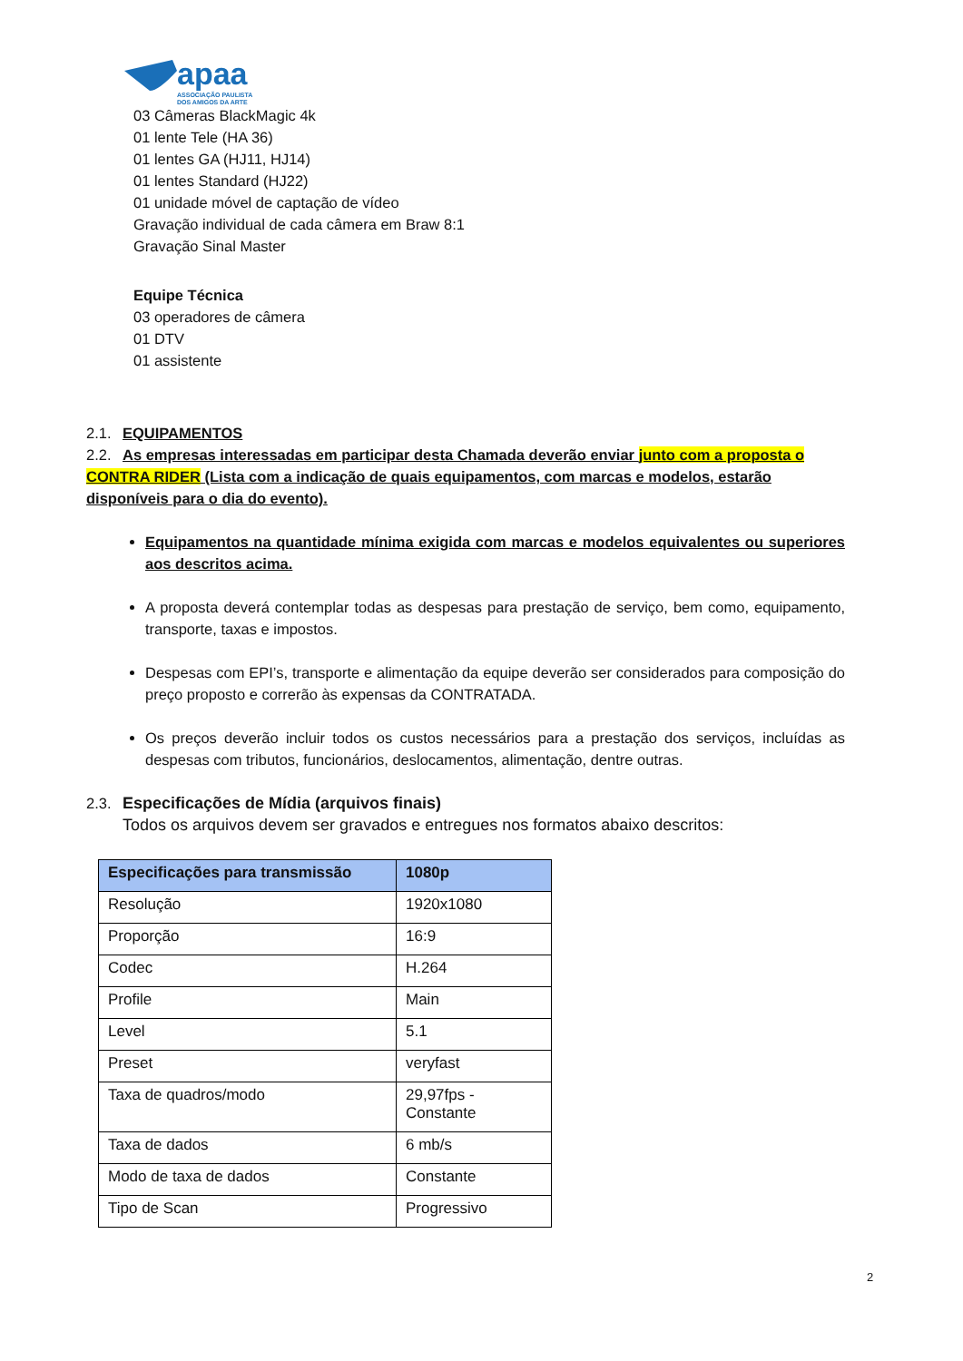apaa
ASSOCIAÇÃO PAULISTA
DOS AMIGOS DA ARTE
03 Câmeras BlackMagic 4k
01 lente Tele (HA 36)
01 lentes GA (HJ11, HJ14)
01 lentes Standard (HJ22)
01 unidade móvel de captação de vídeo
Gravação individual de cada câmera em Braw 8:1
Gravação Sinal Master
Equipe Técnica
03 operadores de câmera
01 DTV
01 assistente
2.1. EQUIPAMENTOS
2.2. As empresas interessadas em participar desta Chamada deverão enviar junto com a proposta o CONTRA RIDER (Lista com a indicação de quais equipamentos, com marcas e modelos, estarão disponíveis para o dia do evento).
Equipamentos na quantidade mínima exigida com marcas e modelos equivalentes ou superiores aos descritos acima.
A proposta deverá contemplar todas as despesas para prestação de serviço, bem como, equipamento, transporte, taxas e impostos.
Despesas com EPI’s, transporte e alimentação da equipe deverão ser considerados para composição do preço proposto e correrão às expensas da CONTRATADA.
Os preços deverão incluir todos os custos necessários para a prestação dos serviços, incluídas as despesas com tributos, funcionários, deslocamentos, alimentação, dentre outras.
2.3. Especificações de Mídia (arquivos finais)
Todos os arquivos devem ser gravados e entregues nos formatos abaixo descritos:
| Especificações para transmissão | 1080p |
| --- | --- |
| Resolução | 1920x1080 |
| Proporção | 16:9 |
| Codec | H.264 |
| Profile | Main |
| Level | 5.1 |
| Preset | veryfast |
| Taxa de quadros/modo | 29,97fps - Constante |
| Taxa de dados | 6 mb/s |
| Modo de taxa de dados | Constante |
| Tipo de Scan | Progressivo |
2